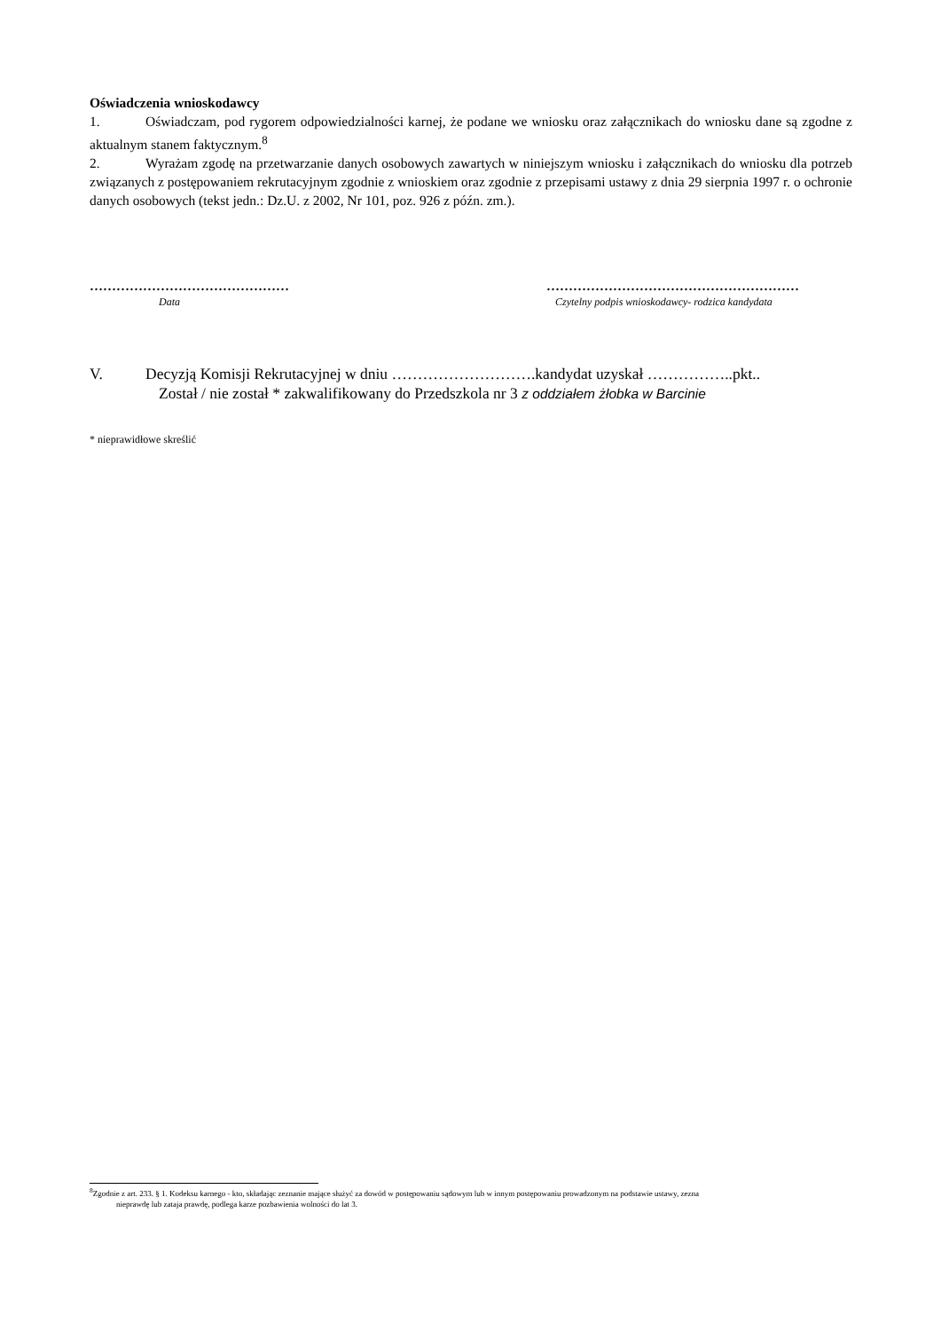Oświadczenia wnioskodawcy
1. Oświadczam, pod rygorem odpowiedzialności karnej, że podane we wniosku oraz załącznikach do wniosku dane są zgodne z aktualnym stanem faktycznym.<sup>8</sup>
2. Wyrażam zgodę na przetwarzanie danych osobowych zawartych w niniejszym wniosku i załącznikach do wniosku dla potrzeb związanych z postępowaniem rekrutacyjnym zgodnie z wnioskiem oraz zgodnie z przepisami ustawy z dnia 29 sierpnia 1997 r. o ochronie danych osobowych (tekst jedn.: Dz.U. z 2002, Nr 101, poz. 926 z późn. zm.).
………………………………………
Data
…………………………………………………
Czytelny podpis wnioskodawcy- rodzica kandydata
V. Decyzją Komisji Rekrutacyjnej w dniu ……………………….kandydat uzyskał ……………..pkt..
Został / nie został * zakwalifikowany do Przedszkola nr 3 z oddziałem żłobka w Barcinie
* nieprawidłowe skreślić
<sup>8</sup> Zgodnie z art. 233. § 1. Kodeksu karnego - kto, składając zeznanie mające służyć za dowód w postępowaniu sądowym lub w innym postępowaniu prowadzonym na podstawie ustawy, zezna
nieprawdę lub zataja prawdę, podlega karze pozbawienia wolności do lat 3.